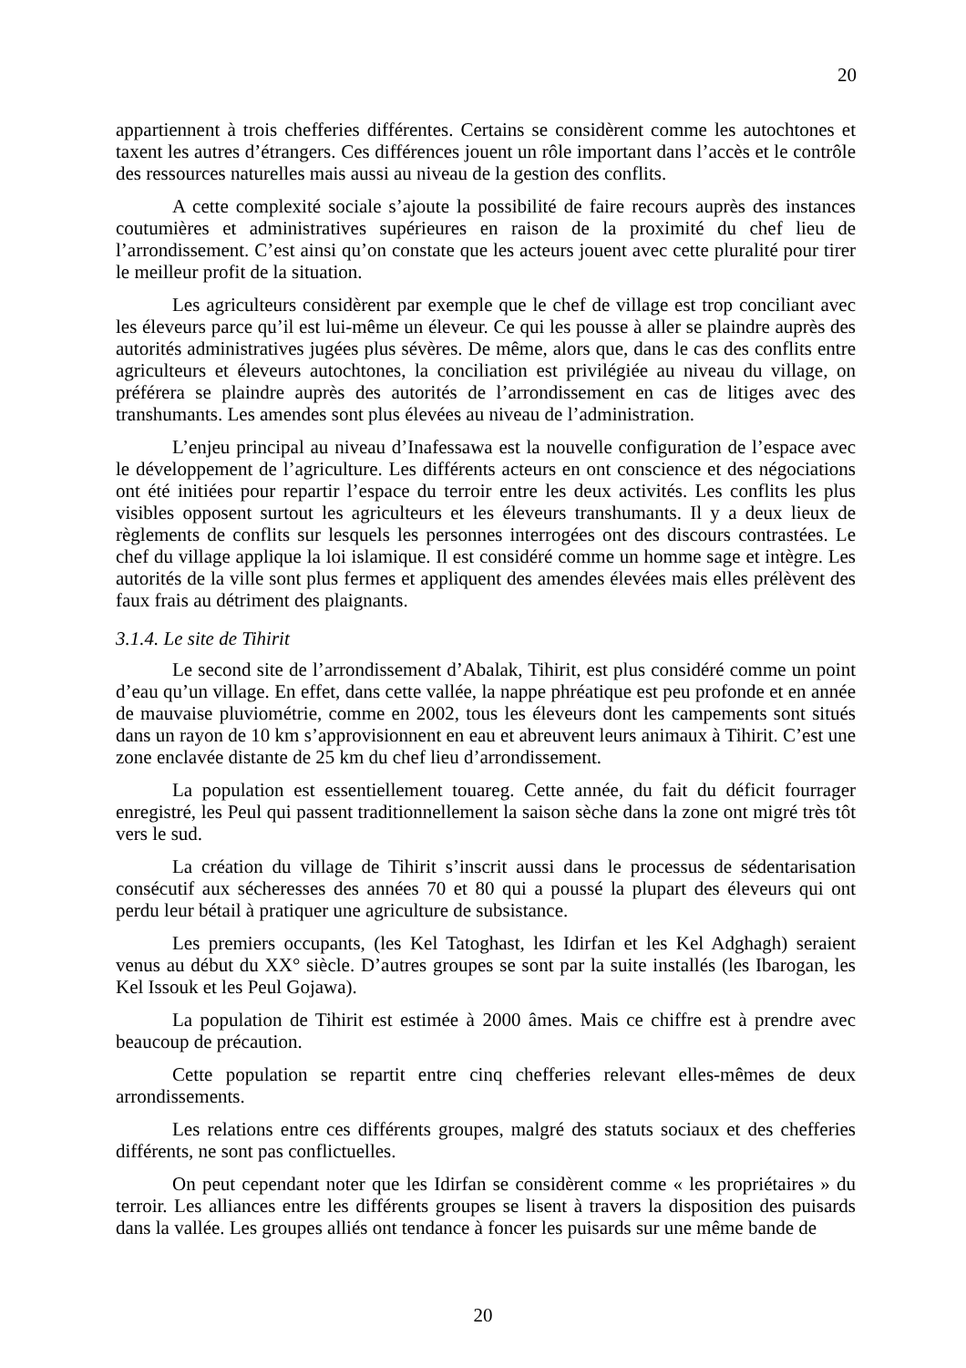20
appartiennent à trois chefferies différentes. Certains se considèrent comme les autochtones et taxent les autres d’étrangers. Ces différences jouent un rôle important dans l’accès et le contrôle des ressources naturelles mais aussi au niveau de la gestion des conflits.
A cette complexité sociale s’ajoute la possibilité de faire recours auprès des instances coutumières et administratives supérieures en raison de la proximité du chef lieu de l’arrondissement. C’est ainsi qu’on constate que les acteurs jouent avec cette pluralité pour tirer le meilleur profit de la situation.
Les agriculteurs considèrent par exemple que le chef de village est trop conciliant avec les éleveurs parce qu’il est lui-même un éleveur. Ce qui les pousse à aller se plaindre auprès des autorités administratives jugées plus sévères. De même, alors que, dans le cas des conflits entre agriculteurs et éleveurs autochtones, la conciliation est privilégiée au niveau du village, on préférera se plaindre auprès des autorités de l’arrondissement en cas de litiges avec des transhumants. Les amendes sont plus élevées au niveau de l’administration.
L’enjeu principal au niveau d’Inafessawa est la nouvelle configuration de l’espace avec le développement de l’agriculture. Les différents acteurs en ont conscience et des négociations ont été initiées pour repartir l’espace du terroir entre les deux activités. Les conflits les plus visibles opposent surtout les agriculteurs et les éleveurs transhumants. Il y a deux lieux de règlements de conflits sur lesquels les personnes interrogées ont des discours contrastées. Le chef du village applique la loi islamique. Il est considéré comme un homme sage et intègre. Les autorités de la ville sont plus fermes et appliquent des amendes élevées mais elles prélèvent des faux frais au détriment des plaignants.
3.1.4. Le site de Tihirit
Le second site de l’arrondissement d’Abalak, Tihirit, est plus considéré comme un point d’eau qu’un village. En effet, dans cette vallée, la nappe phréatique est peu profonde et en année de mauvaise pluviométrie, comme en 2002, tous les éleveurs dont les campements sont situés dans un rayon de 10 km s’approvisionnent en eau et abreuvent leurs animaux à Tihirit. C’est une zone enclavée distante de 25 km du chef lieu d’arrondissement.
La population est essentiellement touareg. Cette année, du fait du déficit fourrager enregistré, les Peul qui passent traditionnellement la saison sèche dans la zone ont migré très tôt vers le sud.
La création du village de Tihirit s’inscrit aussi dans le processus de sédentarisation consécutif aux sécheresses des années 70 et 80 qui a poussé la plupart des éleveurs qui ont perdu leur bétail à pratiquer une agriculture de subsistance.
Les premiers occupants, (les Kel Tatoghast, les Idirfan et les Kel Adghagh) seraient venus au début du XX° siècle. D’autres groupes se sont par la suite installés (les Ibarogan, les Kel Issouk et les Peul Gojawa).
La population de Tihirit est estimée à 2000 âmes. Mais ce chiffre est à prendre avec beaucoup de précaution.
Cette population se repartit entre cinq chefferies relevant elles-mêmes de deux arrondissements.
Les relations entre ces différents groupes, malgré des statuts sociaux et des chefferies différents, ne sont pas conflictuelles.
On peut cependant noter que les Idirfan se considèrent comme « les propriétaires » du terroir. Les alliances entre les différents groupes se lisent à travers la disposition des puisards dans la vallée. Les groupes alliés ont tendance à foncer les puisards sur une même bande de
20